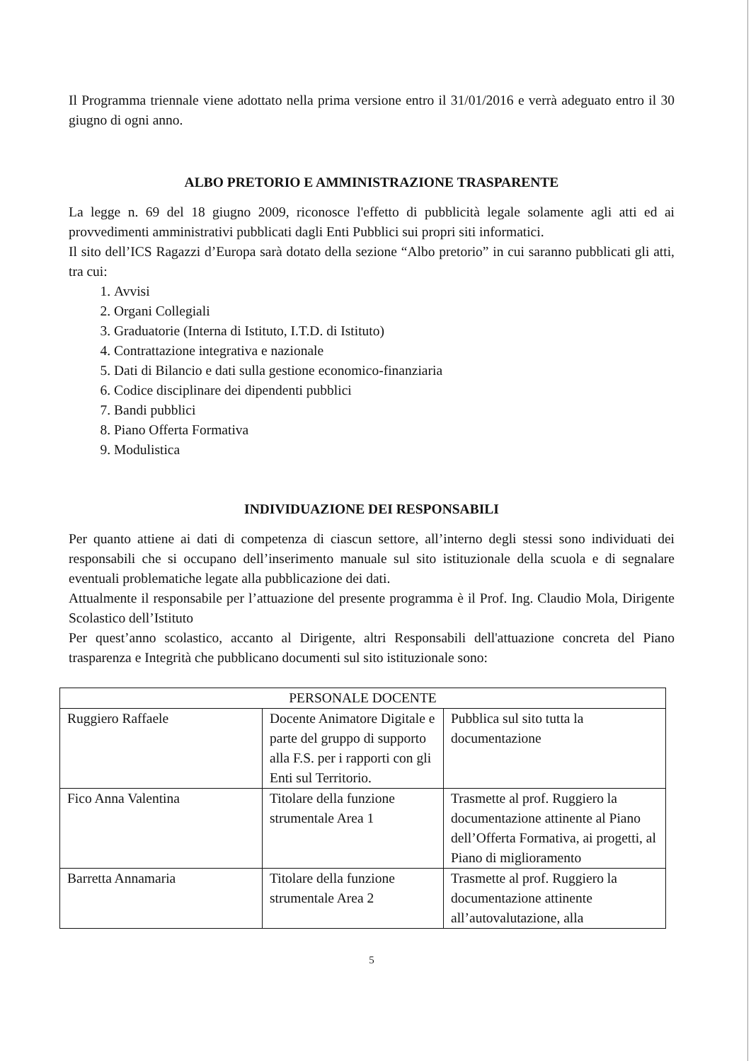Il Programma triennale viene adottato nella prima versione entro il 31/01/2016 e verrà adeguato entro il 30 giugno di ogni anno.
ALBO PRETORIO E AMMINISTRAZIONE TRASPARENTE
La legge n. 69 del 18 giugno 2009, riconosce l'effetto di pubblicità legale solamente agli atti ed ai provvedimenti amministrativi pubblicati dagli Enti Pubblici sui propri siti informatici.
Il sito dell’ICS Ragazzi d’Europa sarà dotato della sezione “Albo pretorio” in cui saranno pubblicati gli atti, tra cui:
1. Avvisi
2. Organi Collegiali
3. Graduatorie (Interna di Istituto, I.T.D. di Istituto)
4. Contrattazione integrativa e nazionale
5. Dati di Bilancio e dati sulla gestione economico-finanziaria
6. Codice disciplinare dei dipendenti pubblici
7. Bandi pubblici
8. Piano Offerta Formativa
9. Modulistica
INDIVIDUAZIONE DEI RESPONSABILI
Per quanto attiene ai dati di competenza di ciascun settore, all’interno degli stessi sono individuati dei responsabili che si occupano dell’inserimento manuale sul sito istituzionale della scuola e di segnalare eventuali problematiche legate alla pubblicazione dei dati.
Attualmente il responsabile per l’attuazione del presente programma è il Prof. Ing. Claudio Mola, Dirigente Scolastico dell’Istituto
Per quest’anno scolastico, accanto al Dirigente, altri Responsabili dell'attuazione concreta del Piano trasparenza e Integrità che pubblicano documenti sul sito istituzionale sono:
| PERSONALE DOCENTE | | |
| Ruggiero Raffaele | Docente Animatore Digitale e parte del gruppo di supporto alla F.S. per i rapporti con gli Enti sul Territorio. | Pubblica sul sito tutta la documentazione |
| Fico Anna Valentina | Titolare della funzione strumentale Area 1 | Trasmette al prof. Ruggiero la documentazione attinente al Piano dell’Offerta Formativa, ai progetti, al Piano di miglioramento |
| Barretta Annamaria | Titolare della funzione strumentale Area 2 | Trasmette al prof. Ruggiero la documentazione attinente all’autovalutazione, alla |
5